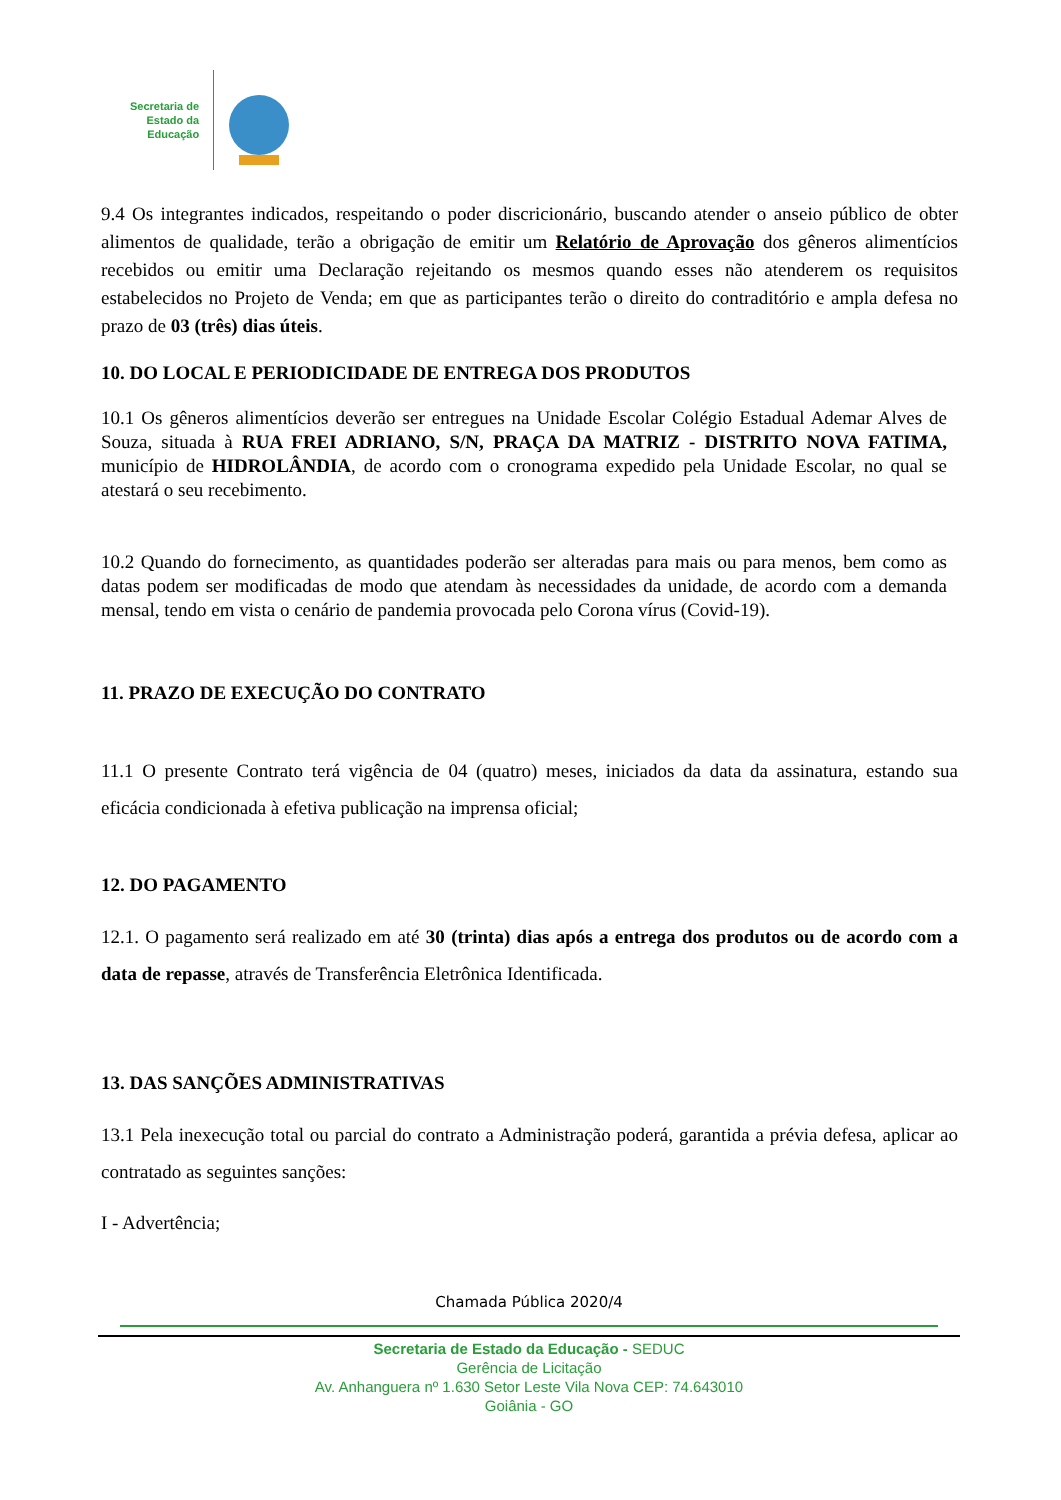Secretaria de
Estado da
Educação
9.4 Os integrantes indicados, respeitando o poder discricionário, buscando atender o anseio público de obter alimentos de qualidade, terão a obrigação de emitir um Relatório de Aprovação dos gêneros alimentícios recebidos ou emitir uma Declaração rejeitando os mesmos quando esses não atenderem os requisitos estabelecidos no Projeto de Venda; em que as participantes terão o direito do contraditório e ampla defesa no prazo de 03 (três) dias úteis.
10. DO LOCAL E PERIODICIDADE DE ENTREGA DOS PRODUTOS
10.1 Os gêneros alimentícios deverão ser entregues na Unidade Escolar Colégio Estadual Ademar Alves de Souza, situada à RUA FREI ADRIANO, S/N, PRAÇA DA MATRIZ - DISTRITO NOVA FATIMA, município de HIDROLÂNDIA, de acordo com o cronograma expedido pela Unidade Escolar, no qual se atestará o seu recebimento.
10.2 Quando do fornecimento, as quantidades poderão ser alteradas para mais ou para menos, bem como as datas podem ser modificadas de modo que atendam às necessidades da unidade, de acordo com a demanda mensal, tendo em vista o cenário de pandemia provocada pelo Corona vírus (Covid-19).
11. PRAZO DE EXECUÇÃO DO CONTRATO
11.1 O presente Contrato terá vigência de 04 (quatro) meses, iniciados da data da assinatura, estando sua eficácia condicionada à efetiva publicação na imprensa oficial;
12. DO PAGAMENTO
12.1. O pagamento será realizado em até 30 (trinta) dias após a entrega dos produtos ou de acordo com a data de repasse, através de Transferência Eletrônica Identificada.
13. DAS SANÇÕES ADMINISTRATIVAS
13.1 Pela inexecução total ou parcial do contrato a Administração poderá, garantida a prévia defesa, aplicar ao contratado as seguintes sanções:
I - Advertência;
Chamada Pública 2020/4
Secretaria de Estado da Educação - SEDUC
Gerência de Licitação
Av. Anhanguera nº 1.630 Setor Leste Vila Nova CEP: 74.643010
Goiânia - GO